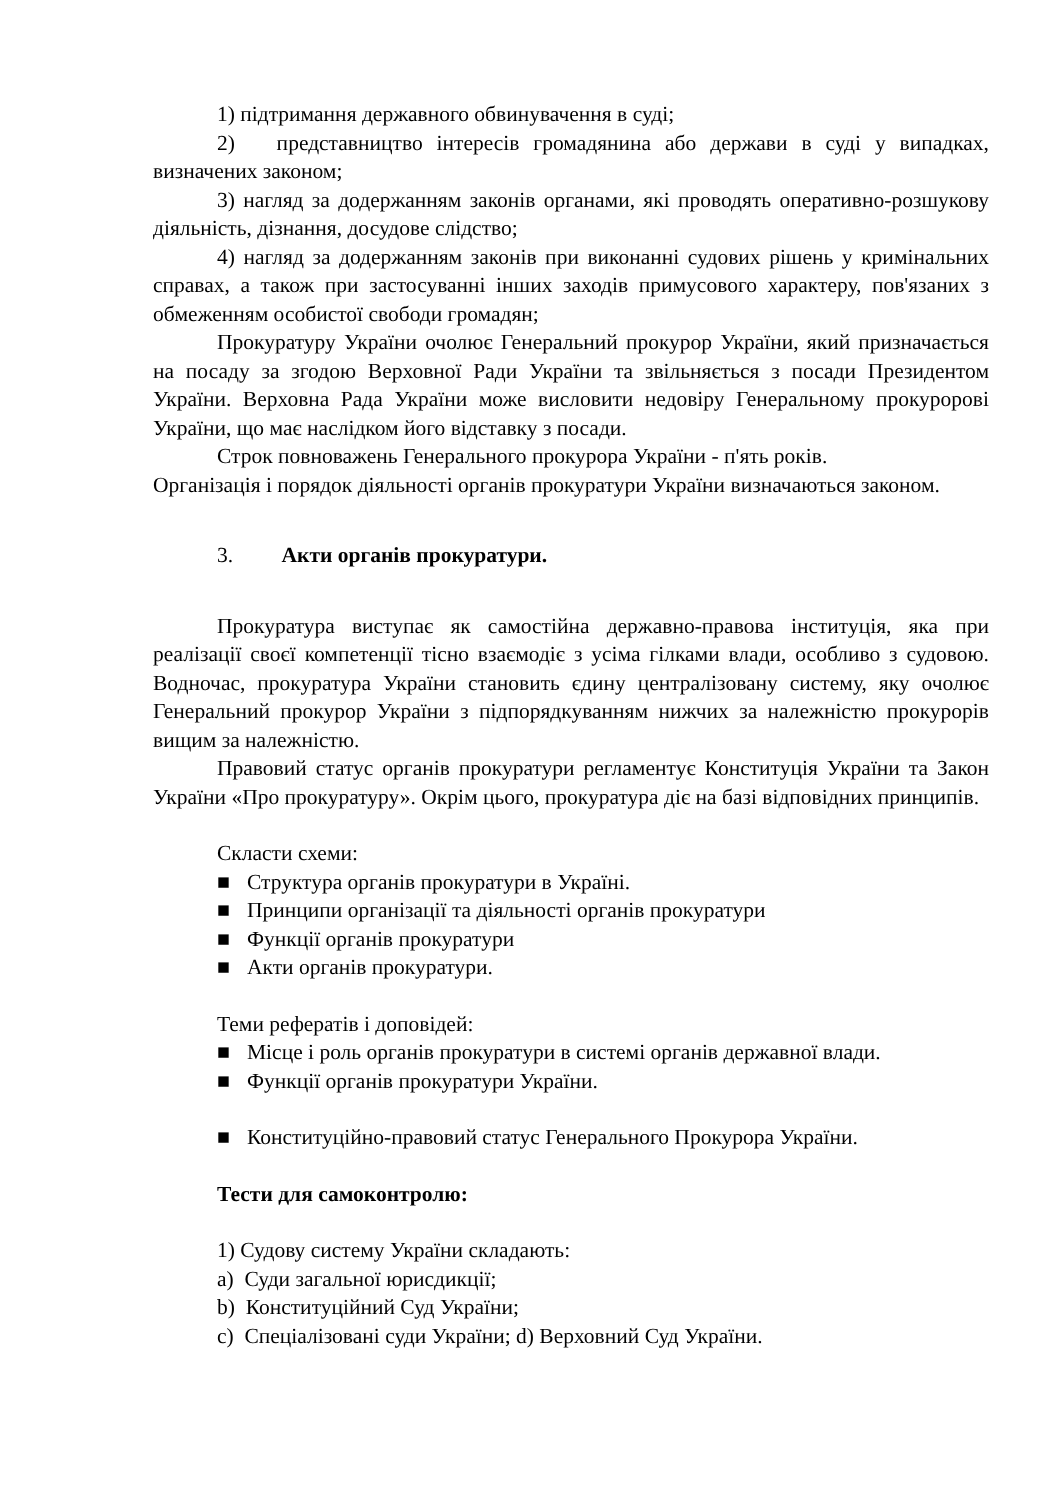1) підтримання державного обвинувачення в суді;
2) представництво інтересів громадянина або держави в суді у випадках, визначених законом;
3) нагляд за додержанням законів органами, які проводять оперативно-розшукову діяльність, дізнання, досудове слідство;
4) нагляд за додержанням законів при виконанні судових рішень у кримінальних справах, а також при застосуванні інших заходів примусового характеру, пов'язаних з обмеженням особистої свободи громадян;
Прокуратуру України очолює Генеральний прокурор України, який призначається на посаду за згодою Верховної Ради України та звільняється з посади Президентом України. Верховна Рада України може висловити недовіру Генеральному прокуророві України, що має наслідком його відставку з посади.
Строк повноважень Генерального прокурора України - п'ять років.
Організація і порядок діяльності органів прокуратури України визначаються законом.
3. Акти органів прокуратури.
Прокуратура виступає як самостійна державно-правова інституція, яка при реалізації своєї компетенції тісно взаємодіє з усіма гілками влади, особливо з судовою. Водночас, прокуратура України становить єдину централізовану систему, яку очолює Генеральний прокурор України з підпорядкуванням нижчих за належністю прокурорів вищим за належністю.
Правовий статус органів прокуратури регламентує Конституція України та Закон України «Про прокуратуру». Окрім цього, прокуратура діє на базі відповідних принципів.
Скласти схеми:
■ Структура органів прокуратури в Україні.
■ Принципи організації та діяльності органів прокуратури
■ Функції органів прокуратури
■ Акти органів прокуратури.
Теми рефератів і доповідей:
■ Місце і роль органів прокуратури в системі органів державної влади.
■ Функції органів прокуратури України.
■ Конституційно-правовий статус Генерального Прокурора України.
Тести для самоконтролю:
1) Судову систему України складають:
a) Суди загальної юрисдикції;
b) Конституційний Суд України;
c) Спеціалізовані суди України; d) Верховний Суд України.